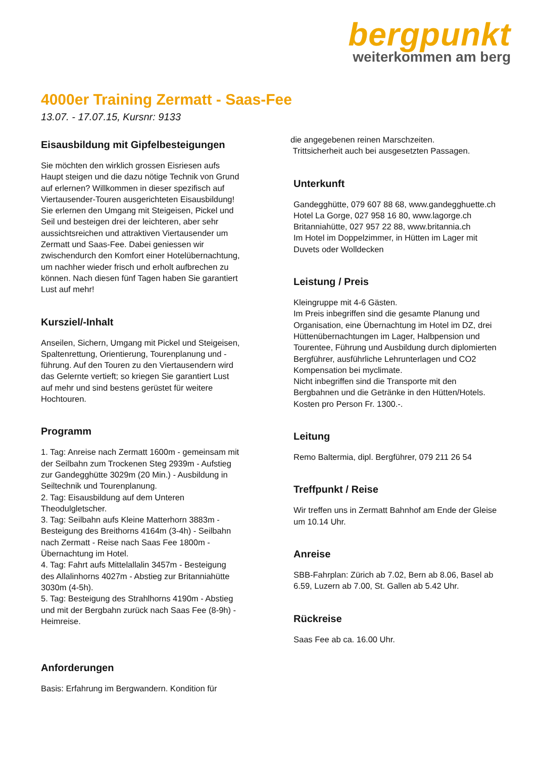bergpunkt
weiterkommen am berg
4000er Training Zermatt - Saas-Fee
13.07. - 17.07.15, Kursnr: 9133
Eisausbildung mit Gipfelbesteigungen
Sie möchten den wirklich grossen Eisriesen aufs Haupt steigen und die dazu nötige Technik von Grund auf erlernen? Willkommen in dieser spezifisch auf Viertausender-Touren ausgerichteten Eisausbildung! Sie erlernen den Umgang mit Steigeisen, Pickel und Seil und besteigen drei der leichteren, aber sehr aussichtsreichen und attraktiven Viertausender um Zermatt und Saas-Fee. Dabei geniessen wir zwischendurch den Komfort einer Hotelübernachtung, um nachher wieder frisch und erholt aufbrechen zu können. Nach diesen fünf Tagen haben Sie garantiert Lust auf mehr!
Kursziel/-Inhalt
Anseilen, Sichern, Umgang mit Pickel und Steigeisen, Spaltenrettung, Orientierung, Tourenplanung und -führung. Auf den Touren zu den Viertausendern wird das Gelernte vertieft; so kriegen Sie garantiert Lust auf mehr und sind bestens gerüstet für weitere Hochtouren.
Programm
1. Tag: Anreise nach Zermatt 1600m - gemeinsam mit der Seilbahn zum Trockenen Steg 2939m - Aufstieg zur Gandegghütte 3029m (20 Min.) - Ausbildung in Seiltechnik und Tourenplanung.
2. Tag: Eisausbildung auf dem Unteren Theodulgletscher.
3. Tag: Seilbahn aufs Kleine Matterhorn 3883m - Besteigung des Breithorns 4164m (3-4h) - Seilbahn nach Zermatt - Reise nach Saas Fee 1800m - Übernachtung im Hotel.
4. Tag: Fahrt aufs Mittelallalin 3457m - Besteigung des Allalinhorns 4027m - Abstieg zur Britanniahütte 3030m (4-5h).
5. Tag: Besteigung des Strahlhorns 4190m - Abstieg und mit der Bergbahn zurück nach Saas Fee (8-9h) - Heimreise.
Anforderungen
Basis: Erfahrung im Bergwandern. Kondition für
die angegebenen reinen Marschzeiten.
Trittsicherheit auch bei ausgesetzten Passagen.
Unterkunft
Gandegghütte, 079 607 88 68, www.gandegghuette.ch
Hotel La Gorge, 027 958 16 80, www.lagorge.ch
Britanniahütte, 027 957 22 88, www.britannia.ch
Im Hotel im Doppelzimmer, in Hütten im Lager mit Duvets oder Wolldecken
Leistung / Preis
Kleingruppe mit 4-6 Gästen.
Im Preis inbegriffen sind die gesamte Planung und Organisation, eine Übernachtung im Hotel im DZ, drei Hüttenübernachtungen im Lager, Halbpension und Tourentee, Führung und Ausbildung durch diplomierten Bergführer, ausführliche Lehrunterlagen und CO2 Kompensation bei myclimate.
Nicht inbegriffen sind die Transporte mit den Bergbahnen und die Getränke in den Hütten/Hotels.
Kosten pro Person Fr. 1300.-.
Leitung
Remo Baltermia, dipl. Bergführer, 079 211 26 54
Treffpunkt / Reise
Wir treffen uns in Zermatt Bahnhof am Ende der Gleise um 10.14 Uhr.
Anreise
SBB-Fahrplan: Zürich ab 7.02, Bern ab 8.06, Basel ab 6.59, Luzern ab 7.00, St. Gallen ab 5.42 Uhr.
Rückreise
Saas Fee ab ca. 16.00 Uhr.